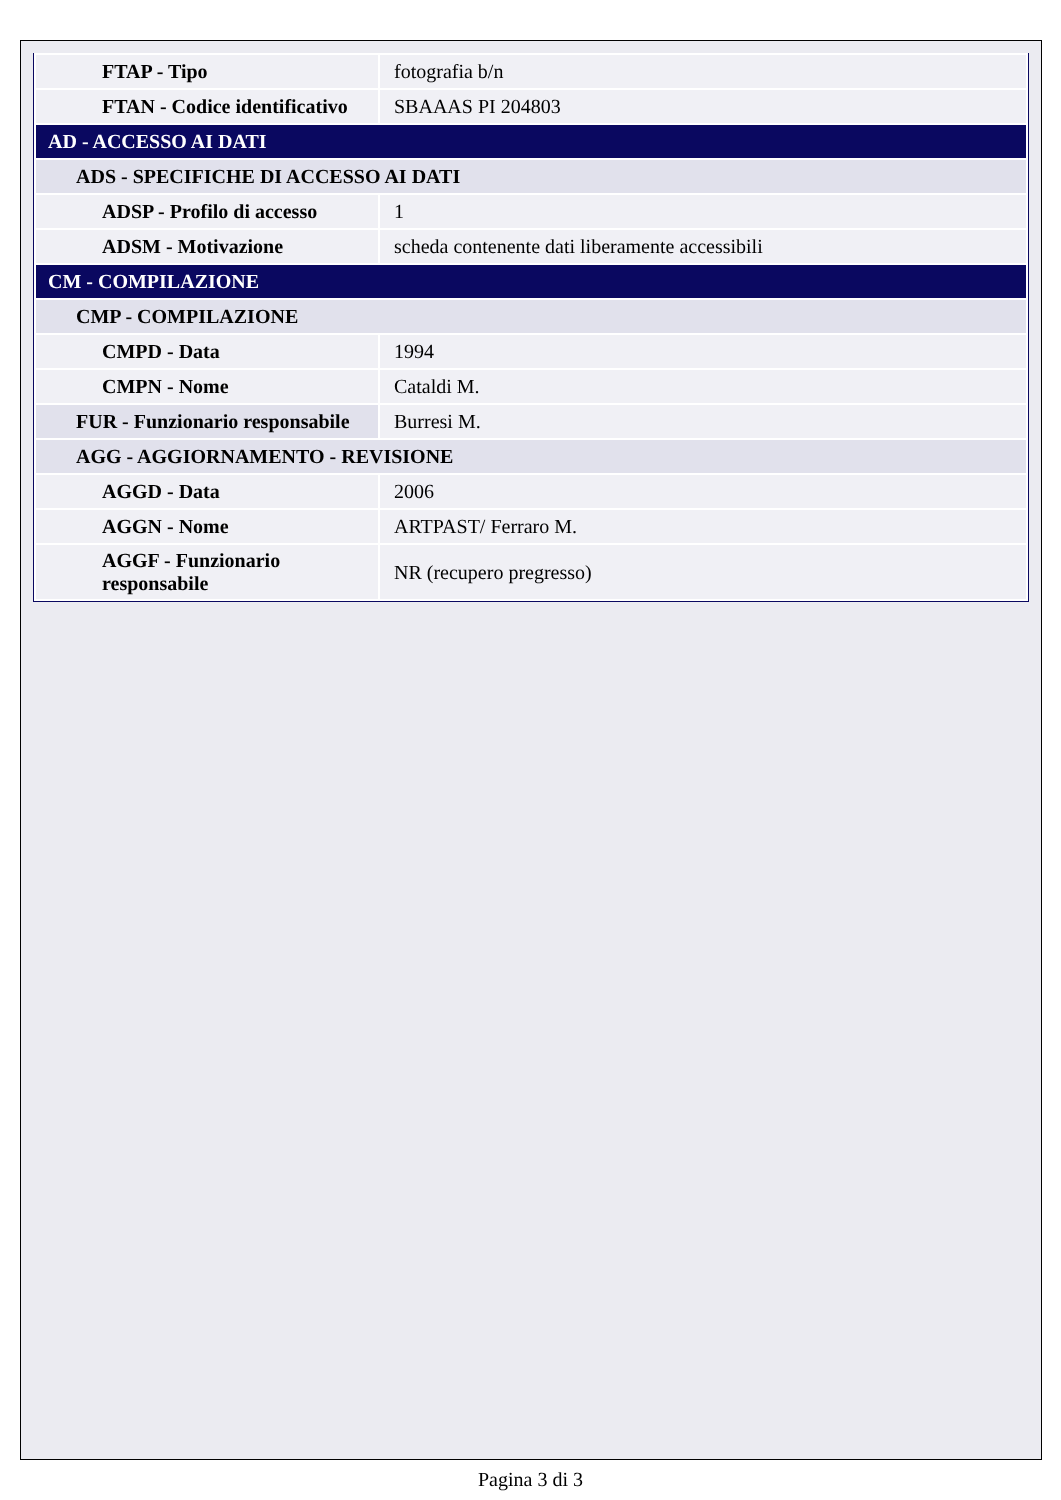| FTAP - Tipo | fotografia b/n |
| FTAN - Codice identificativo | SBAAAS PI 204803 |
| AD - ACCESSO AI DATI | |
| ADS - SPECIFICHE DI ACCESSO AI DATI | |
| ADSP - Profilo di accesso | 1 |
| ADSM - Motivazione | scheda contenente dati liberamente accessibili |
| CM - COMPILAZIONE | |
| CMP - COMPILAZIONE | |
| CMPD - Data | 1994 |
| CMPN - Nome | Cataldi M. |
| FUR - Funzionario responsabile | Burresi M. |
| AGG - AGGIORNAMENTO - REVISIONE | |
| AGGD - Data | 2006 |
| AGGN - Nome | ARTPAST/ Ferraro M. |
| AGGF - Funzionario responsabile | NR (recupero pregresso) |
Pagina 3 di 3